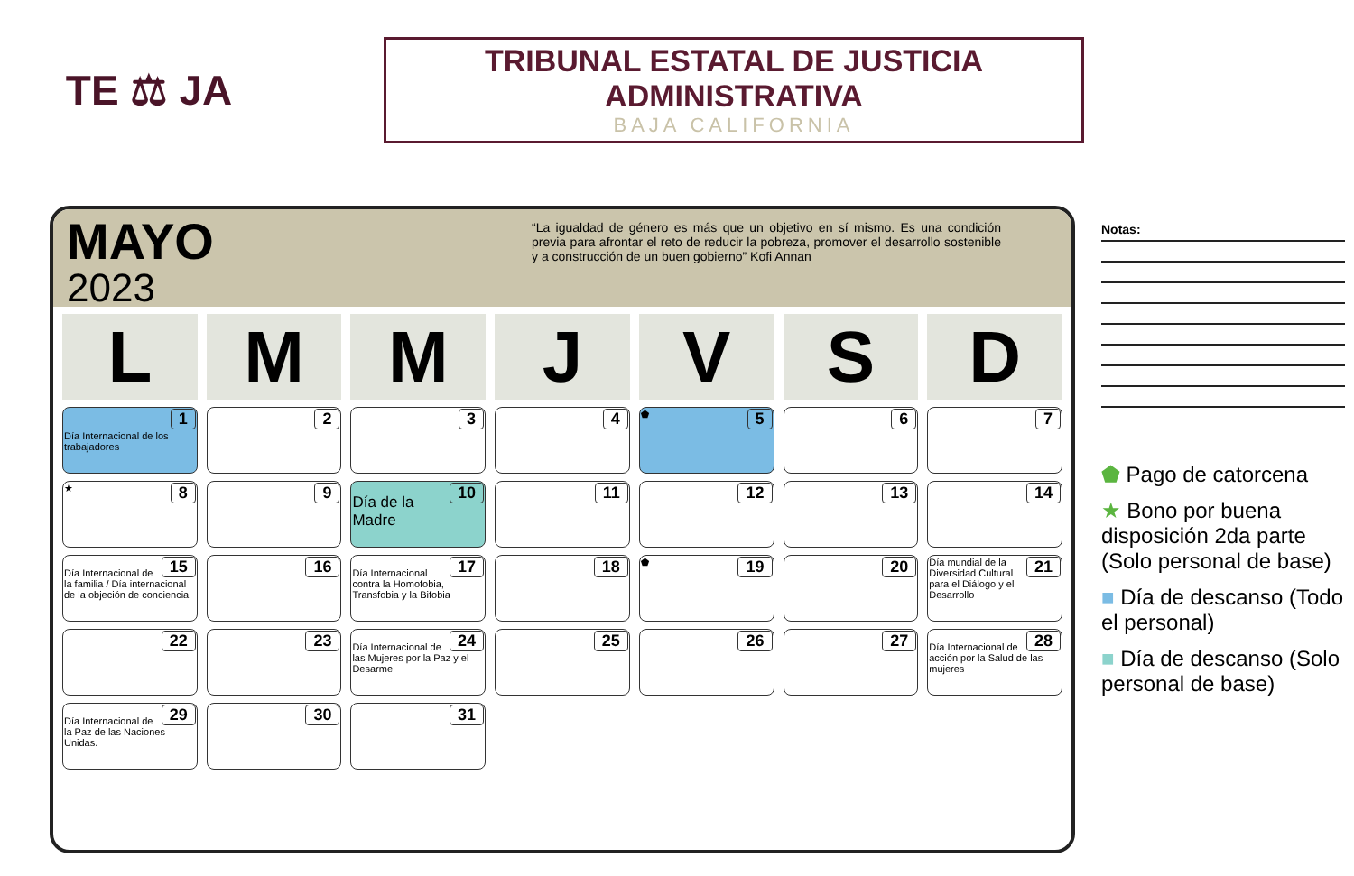TE ⚖ JA
TRIBUNAL ESTATAL DE JUSTICIA ADMINISTRATIVA
BAJA CALIFORNIA
MAYO
2023
“La igualdad de género es más que un objetivo en sí mismo. Es una condición previa para afrontar el reto de reducir la pobreza, promover el desarrollo sostenible y a construcción de un buen gobierno” Kofi Annan
| L | M | M | J | V | S | D |
| --- | --- | --- | --- | --- | --- | --- |
| 1 Día Internacional de los trabajadores | 2 | 3 | 4 | ⬟ 5 | 6 | 7 |
| ★ 8 | 9 | 10 Día de la Madre | 11 | 12 | 13 | 14 |
| 15 Día Internacional de la familia / Día internacional de la objeción de conciencia | 16 | 17 Día Internacional contra la Homofobia, Transfobia y la Bifobia | 18 | ⬟ 19 | 20 | 21 Día mundial de la Diversidad Cultural para el Diálogo y el Desarrollo |
| 22 | 23 | 24 Día Internacional de las Mujeres por la Paz y el Desarme | 25 | 26 | 27 | 28 Día Internacional de acción por la Salud de las mujeres |
| 29 Día Internacional de la Paz de las Naciones Unidas. | 30 | 31 | | | | |
Notas:
⬟ Pago de catorcena
★ Bono por buena disposición 2da parte (Solo personal de base)
■ Día de descanso (Todo el personal)
■ Día de descanso (Solo personal de base)